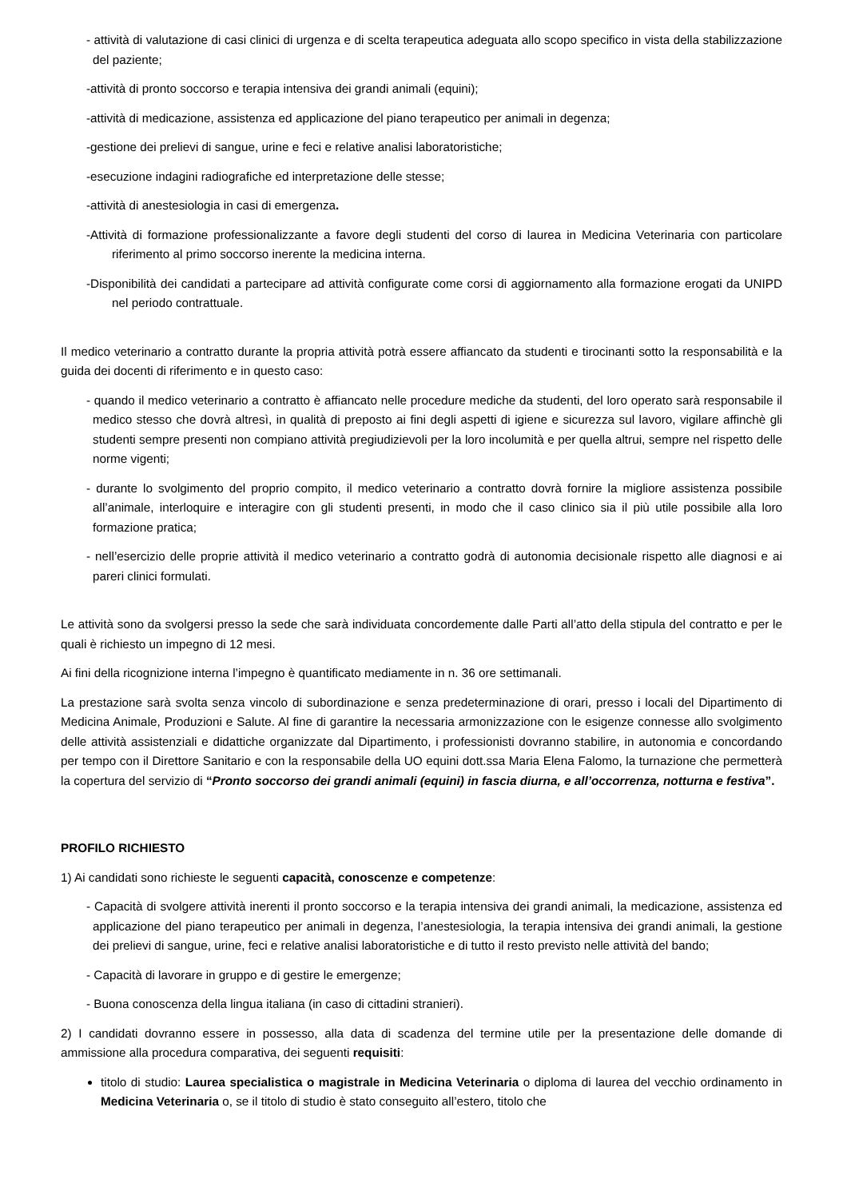- attività di valutazione di casi clinici di urgenza e di scelta terapeutica adeguata allo scopo specifico in vista della stabilizzazione del paziente;
-attività di pronto soccorso e terapia intensiva dei grandi animali (equini);
-attività di medicazione, assistenza ed applicazione del piano terapeutico per animali in degenza;
-gestione dei prelievi di sangue, urine e feci e relative analisi laboratoristiche;
-esecuzione indagini radiografiche ed interpretazione delle stesse;
-attività di anestesiologia in casi di emergenza.
-Attività di formazione professionalizzante a favore degli studenti del corso di laurea in Medicina Veterinaria con particolare riferimento al primo soccorso inerente la medicina interna.
-Disponibilità dei candidati a partecipare ad attività configurate come corsi di aggiornamento alla formazione erogati da UNIPD nel periodo contrattuale.
Il medico veterinario a contratto durante la propria attività potrà essere affiancato da studenti e tirocinanti sotto la responsabilità e la guida dei docenti di riferimento e in questo caso:
- quando il medico veterinario a contratto è affiancato nelle procedure mediche da studenti, del loro operato sarà responsabile il medico stesso che dovrà altresì, in qualità di preposto ai fini degli aspetti di igiene e sicurezza sul lavoro, vigilare affinchè gli studenti sempre presenti non compiano attività pregiudizievoli per la loro incolumità e per quella altrui, sempre nel rispetto delle norme vigenti;
- durante lo svolgimento del proprio compito, il medico veterinario a contratto dovrà fornire la migliore assistenza possibile all’animale, interloquire e interagire con gli studenti presenti, in modo che il caso clinico sia il più utile possibile alla loro formazione pratica;
- nell’esercizio delle proprie attività il medico veterinario a contratto godrà di autonomia decisionale rispetto alle diagnosi e ai pareri clinici formulati.
Le attività sono da svolgersi presso la sede che sarà individuata concordemente dalle Parti all’atto della stipula del contratto e per le quali è richiesto un impegno di 12 mesi.
Ai fini della ricognizione interna l’impegno è quantificato mediamente in n. 36 ore settimanali.
La prestazione sarà svolta senza vincolo di subordinazione e senza predeterminazione di orari, presso i locali del Dipartimento di Medicina Animale, Produzioni e Salute. Al fine di garantire la necessaria armonizzazione con le esigenze connesse allo svolgimento delle attività assistenziali e didattiche organizzate dal Dipartimento, i professionisti dovranno stabilire, in autonomia e concordando per tempo con il Direttore Sanitario e con la responsabile della UO equini dott.ssa Maria Elena Falomo, la turnazione che permetterà la copertura del servizio di “Pronto soccorso dei grandi animali (equini) in fascia diurna, e all’occorrenza, notturna e festiva”.
PROFILO RICHIESTO
1) Ai candidati sono richieste le seguenti capacità, conoscenze e competenze:
- Capacità di svolgere attività inerenti il pronto soccorso e la terapia intensiva dei grandi animali, la medicazione, assistenza ed applicazione del piano terapeutico per animali in degenza, l’anestesiologia, la terapia intensiva dei grandi animali, la gestione dei prelievi di sangue, urine, feci e relative analisi laboratoristiche e di tutto il resto previsto nelle attività del bando;
- Capacità di lavorare in gruppo e di gestire le emergenze;
- Buona conoscenza della lingua italiana (in caso di cittadini stranieri).
2) I candidati dovranno essere in possesso, alla data di scadenza del termine utile per la presentazione delle domande di ammissione alla procedura comparativa, dei seguenti requisiti:
titolo di studio: Laurea specialistica o magistrale in Medicina Veterinaria o diploma di laurea del vecchio ordinamento in Medicina Veterinaria o, se il titolo di studio è stato conseguito all’estero, titolo che